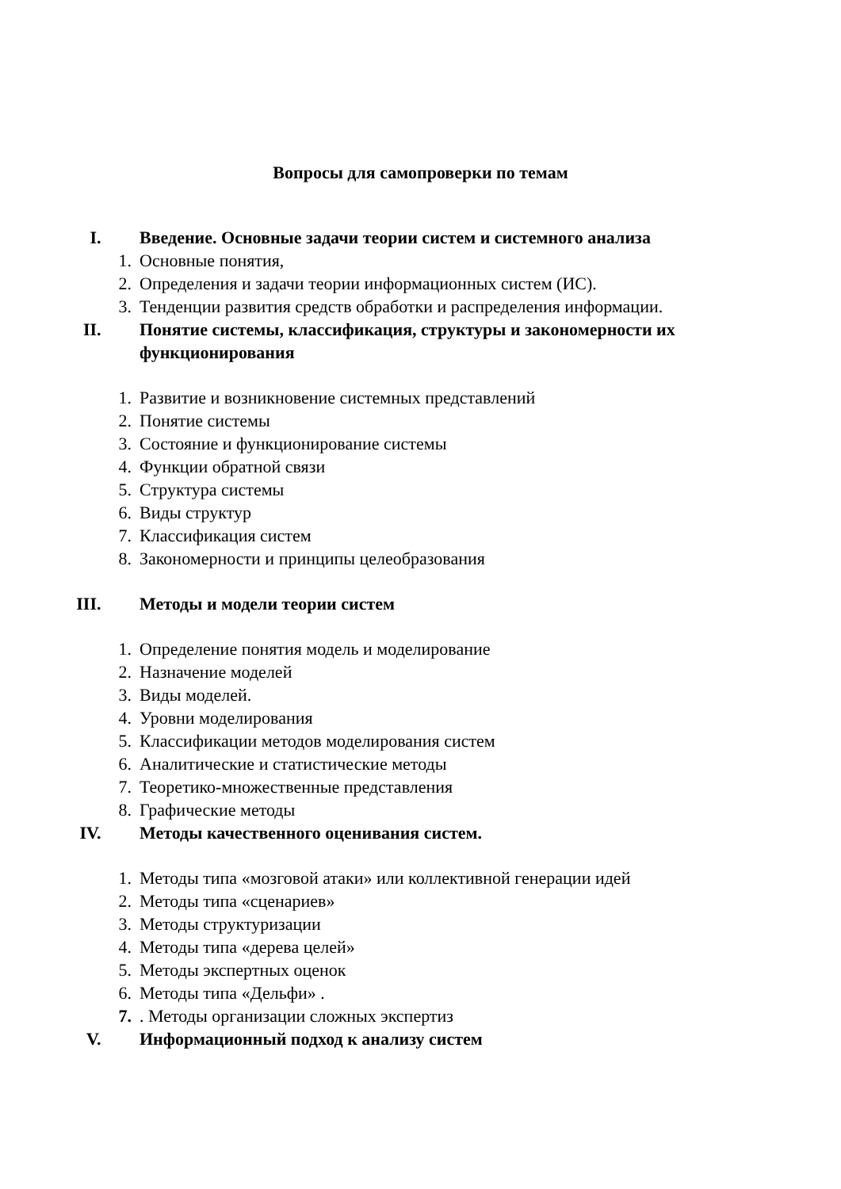Вопросы для самопроверки по темам
I. Введение. Основные задачи теории систем и системного анализа
1. Основные понятия,
2. Определения и задачи теории информационных систем (ИС).
3. Тенденции развития средств обработки и распределения информации.
II. Понятие системы, классификация, структуры и закономерности их
функционирования
1. Развитие и возникновение системных представлений
2. Понятие системы
3. Состояние и функционирование системы
4. Функции обратной связи
5. Структура системы
6. Виды структур
7. Классификация систем
8. Закономерности и принципы целеобразования
III. Методы и модели теории систем
1. Определение понятия модель и моделирование
2. Назначение моделей
3. Виды моделей.
4. Уровни моделирования
5. Классификации методов моделирования систем
6. Аналитические и статистические методы
7. Теоретико-множественные представления
8. Графические методы
IV. Методы качественного оценивания систем.
1. Методы типа «мозговой атаки» или коллективной генерации идей
2. Методы типа «сценариев»
3. Методы структуризации
4. Методы типа «дерева целей»
5. Методы экспертных оценок
6. Методы типа «Дельфи» .
7. . Методы организации сложных экспертиз
V. Информационный подход к анализу систем